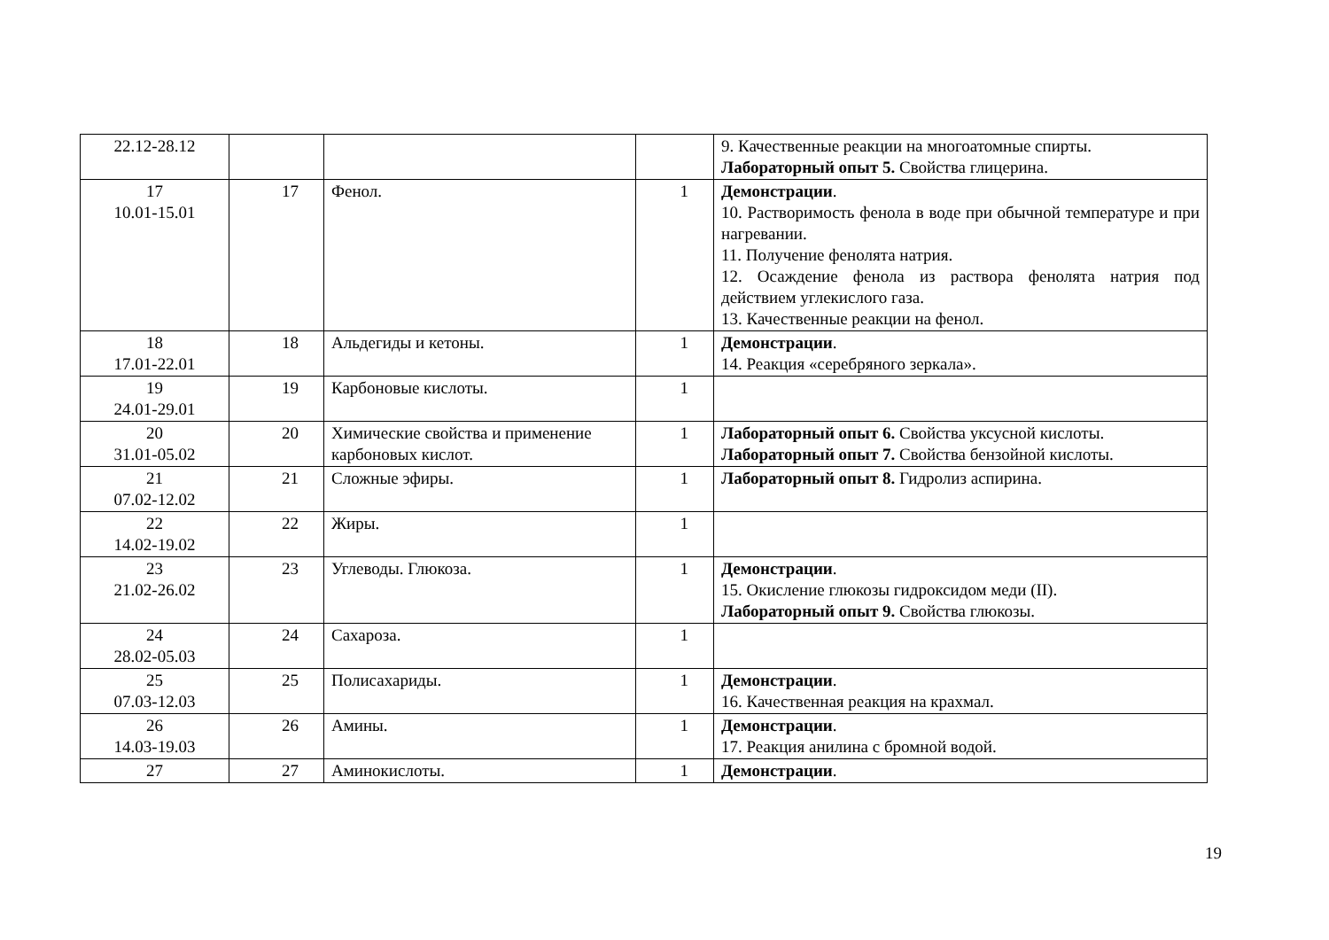| 22.12-28.12 | | | | 9. Качественные реакции на многоатомные спирты. Лабораторный опыт 5. Свойства глицерина. |
| 17 10.01-15.01 | 17 | Фенол. | 1 | Демонстрации . 10. Растворимость фенола в воде при обычной температуре и при нагревании. 11. Получение фенолята натрия. 12. Осаждение фенола из раствора фенолята натрия под действием углекислого газа. 13. Качественные реакции на фенол. |
| 18 17.01-22.01 | 18 | Альдегиды и кетоны. | 1 | Демонстрации . 14. Реакция «серебряного зеркала». |
| 19 24.01-29.01 | 19 | Карбоновые кислоты. | 1 | |
| 20 31.01-05.02 | 20 | Химические свойства и применение карбоновых кислот. | 1 | Лабораторный опыт 6. Свойства уксусной кислоты. Лабораторный опыт 7. Свойства бензойной кислоты. |
| 21 07.02-12.02 | 21 | Сложные эфиры. | 1 | Лабораторный опыт 8. Гидролиз аспирина. |
| 22 14.02-19.02 | 22 | Жиры. | 1 | |
| 23 21.02-26.02 | 23 | Углеводы. Глюкоза. | 1 | Демонстрации . 15. Окисление глюкозы гидроксидом меди (II). Лабораторный опыт 9. Свойства глюкозы. |
| 24 28.02-05.03 | 24 | Сахароза. | 1 | |
| 25 07.03-12.03 | 25 | Полисахариды. | 1 | Демонстрации . 16. Качественная реакция на крахмал. |
| 26 14.03-19.03 | 26 | Амины. | 1 | Демонстрации . 17. Реакция анилина с бромной водой. |
| 27 | 27 | Аминокислоты. | 1 | Демонстрации . |
19